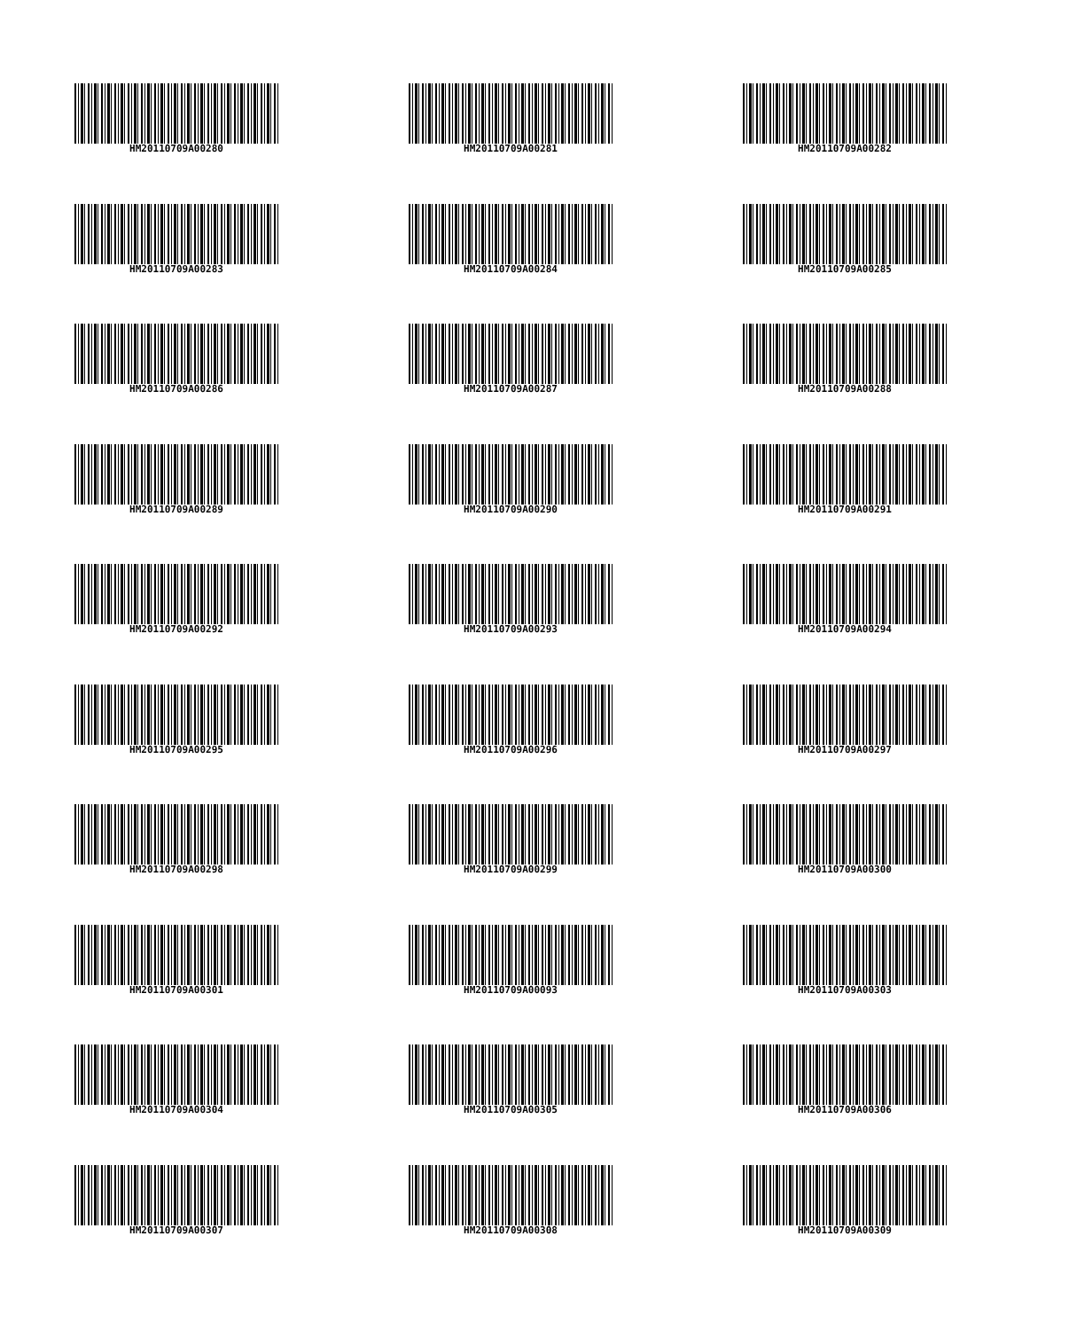HM20110709A00280
HM20110709A00281
HM20110709A00282
HM20110709A00283
HM20110709A00284
HM20110709A00285
HM20110709A00286
HM20110709A00287
HM20110709A00288
HM20110709A00289
HM20110709A00290
HM20110709A00291
HM20110709A00292
HM20110709A00293
HM20110709A00294
HM20110709A00295
HM20110709A00296
HM20110709A00297
HM20110709A00298
HM20110709A00299
HM20110709A00300
HM20110709A00301
HM20110709A00093
HM20110709A00303
HM20110709A00304
HM20110709A00305
HM20110709A00306
HM20110709A00307
HM20110709A00308
HM20110709A00309